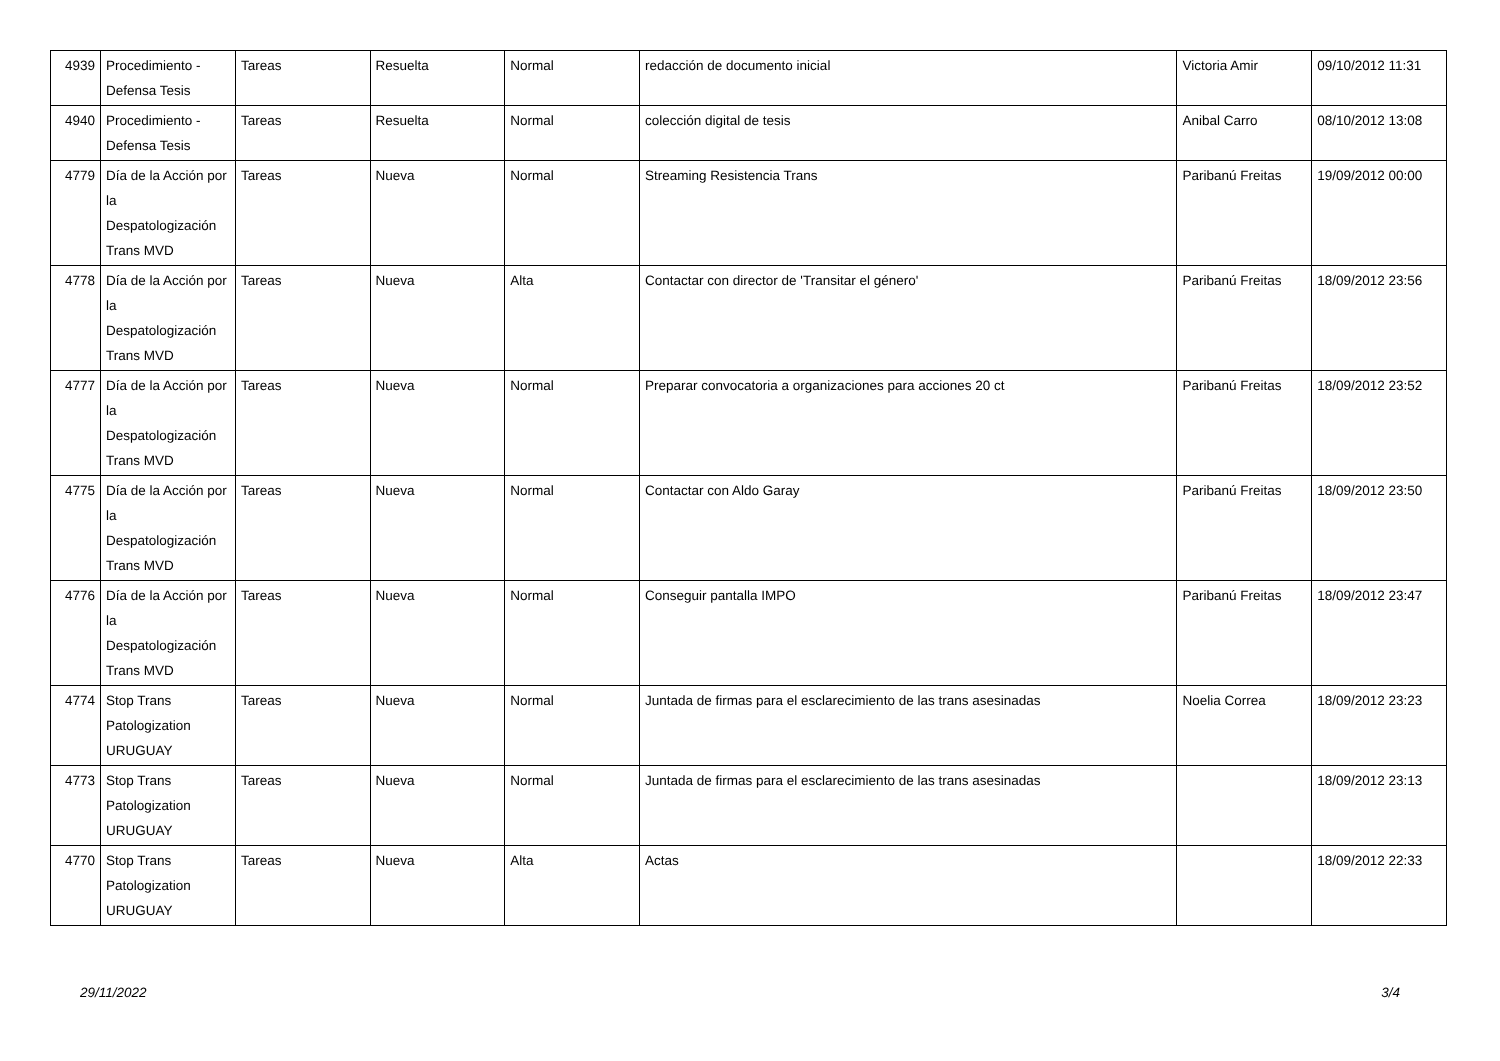| 4939 | Procedimiento - Defensa Tesis | Tareas | Resuelta | Normal | redacción de documento inicial | Victoria Amir | 09/10/2012 11:31 |
| 4940 | Procedimiento - Defensa Tesis | Tareas | Resuelta | Normal | colección digital de tesis | Anibal Carro | 08/10/2012 13:08 |
| 4779 | Día de la Acción por la Despatologización Trans MVD | Tareas | Nueva | Normal | Streaming Resistencia Trans | Paribanú Freitas | 19/09/2012 00:00 |
| 4778 | Día de la Acción por la Despatologización Trans MVD | Tareas | Nueva | Alta | Contactar con director de 'Transitar el género' | Paribanú Freitas | 18/09/2012 23:56 |
| 4777 | Día de la Acción por la Despatologización Trans MVD | Tareas | Nueva | Normal | Preparar convocatoria a organizaciones para acciones 20 ct | Paribanú Freitas | 18/09/2012 23:52 |
| 4775 | Día de la Acción por la Despatologización Trans MVD | Tareas | Nueva | Normal | Contactar con Aldo Garay | Paribanú Freitas | 18/09/2012 23:50 |
| 4776 | Día de la Acción por la Despatologización Trans MVD | Tareas | Nueva | Normal | Conseguir pantalla IMPO | Paribanú Freitas | 18/09/2012 23:47 |
| 4774 | Stop Trans Patologization URUGUAY | Tareas | Nueva | Normal | Juntada de firmas para el esclarecimiento de las trans asesinadas | Noelia Correa | 18/09/2012 23:23 |
| 4773 | Stop Trans Patologization URUGUAY | Tareas | Nueva | Normal | Juntada de firmas para el esclarecimiento de las trans asesinadas | | 18/09/2012 23:13 |
| 4770 | Stop Trans Patologization URUGUAY | Tareas | Nueva | Alta | Actas | | 18/09/2012 22:33 |
29/11/2022 3/4